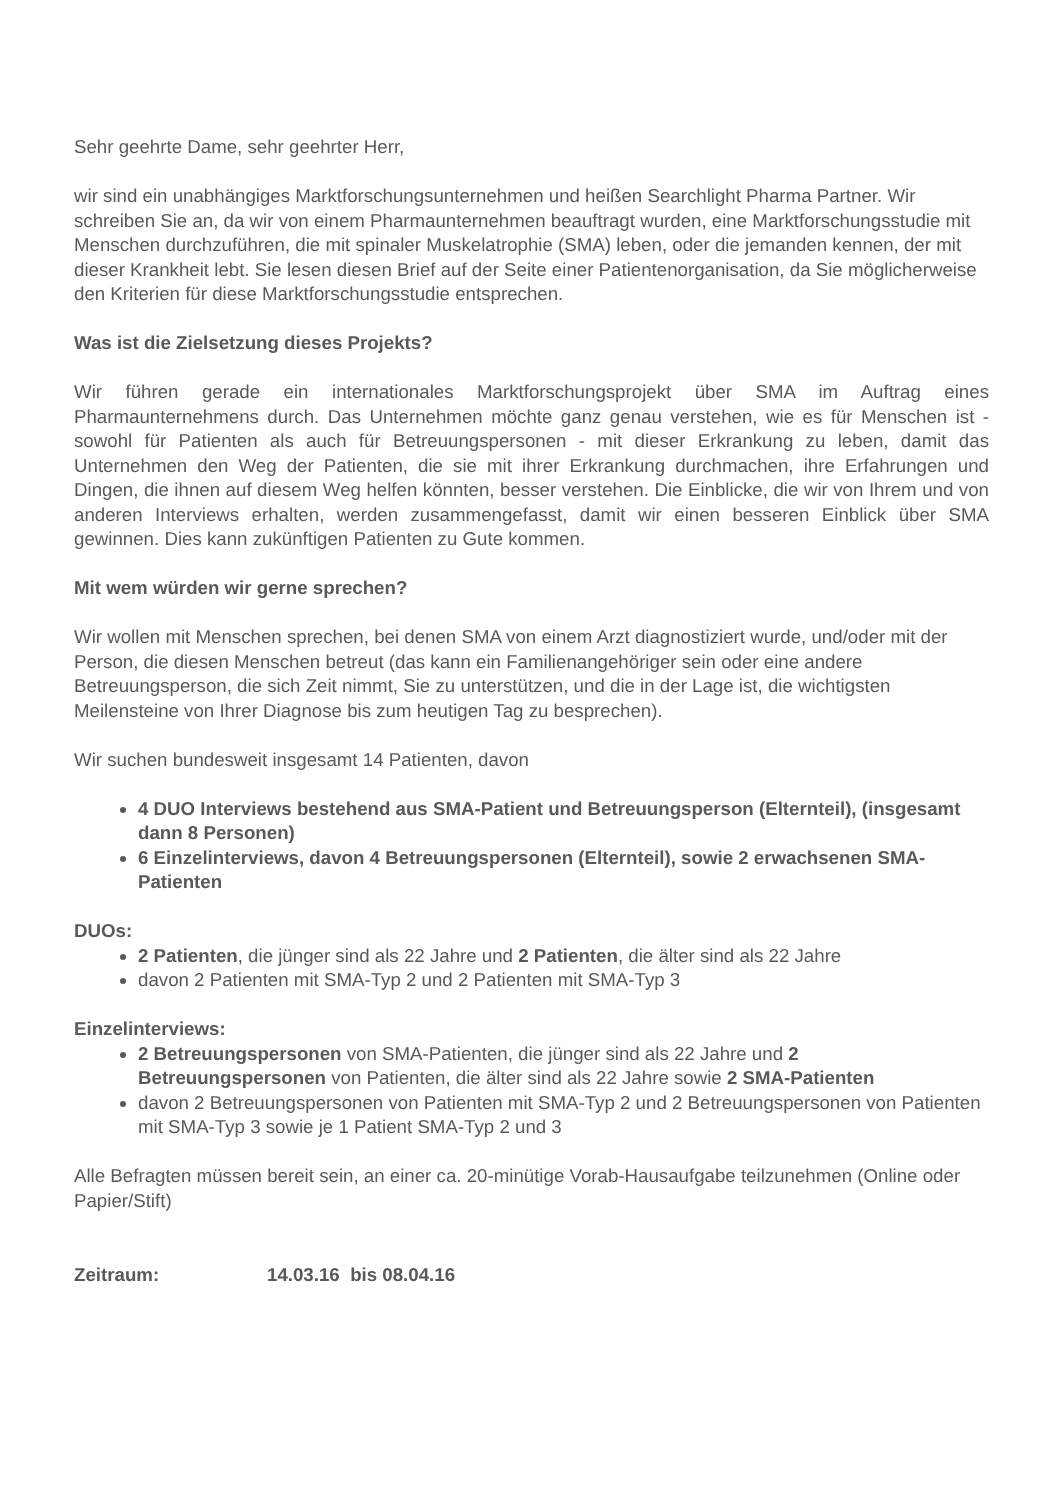Sehr geehrte Dame, sehr geehrter Herr,
wir sind ein unabhängiges Marktforschungsunternehmen und heißen Searchlight Pharma Partner. Wir schreiben Sie an, da wir von einem Pharmaunternehmen beauftragt wurden, eine Marktforschungsstudie mit Menschen durchzuführen, die mit spinaler Muskelatrophie (SMA) leben, oder die jemanden kennen, der mit dieser Krankheit lebt. Sie lesen diesen Brief auf der Seite einer Patientenorganisation, da Sie möglicherweise den Kriterien für diese Marktforschungsstudie entsprechen.
Was ist die Zielsetzung dieses Projekts?
Wir führen gerade ein internationales Marktforschungsprojekt über SMA im Auftrag eines Pharmaunternehmens durch. Das Unternehmen möchte ganz genau verstehen, wie es für Menschen ist - sowohl für Patienten als auch für Betreuungspersonen - mit dieser Erkrankung zu leben, damit das Unternehmen den Weg der Patienten, die sie mit ihrer Erkrankung durchmachen, ihre Erfahrungen und Dingen, die ihnen auf diesem Weg helfen könnten, besser verstehen. Die Einblicke, die wir von Ihrem und von anderen Interviews erhalten, werden zusammengefasst, damit wir einen besseren Einblick über SMA gewinnen. Dies kann zukünftigen Patienten zu Gute kommen.
Mit wem würden wir gerne sprechen?
Wir wollen mit Menschen sprechen, bei denen SMA von einem Arzt diagnostiziert wurde, und/oder mit der Person, die diesen Menschen betreut (das kann ein Familienangehöriger sein oder eine andere Betreuungsperson, die sich Zeit nimmt, Sie zu unterstützen, und die in der Lage ist, die wichtigsten Meilensteine von Ihrer Diagnose bis zum heutigen Tag zu besprechen).
Wir suchen bundesweit insgesamt 14 Patienten, davon
4 DUO Interviews bestehend aus SMA-Patient und Betreuungsperson (Elternteil), (insgesamt dann 8 Personen)
6 Einzelinterviews, davon 4 Betreuungspersonen (Elternteil), sowie 2 erwachsenen SMA-Patienten
DUOs:
2 Patienten, die jünger sind als 22 Jahre und 2 Patienten, die älter sind als 22 Jahre
davon 2 Patienten mit SMA-Typ 2 und 2 Patienten mit SMA-Typ 3
Einzelinterviews:
2 Betreuungspersonen von SMA-Patienten, die jünger sind als 22 Jahre und 2 Betreuungspersonen von Patienten, die älter sind als 22 Jahre sowie 2 SMA-Patienten
davon 2 Betreuungspersonen von Patienten mit SMA-Typ 2 und 2 Betreuungspersonen von Patienten mit SMA-Typ 3 sowie je 1 Patient SMA-Typ 2 und 3
Alle Befragten müssen bereit sein, an einer ca. 20-minütige Vorab-Hausaufgabe teilzunehmen (Online oder Papier/Stift)
Zeitraum: 14.03.16 bis 08.04.16